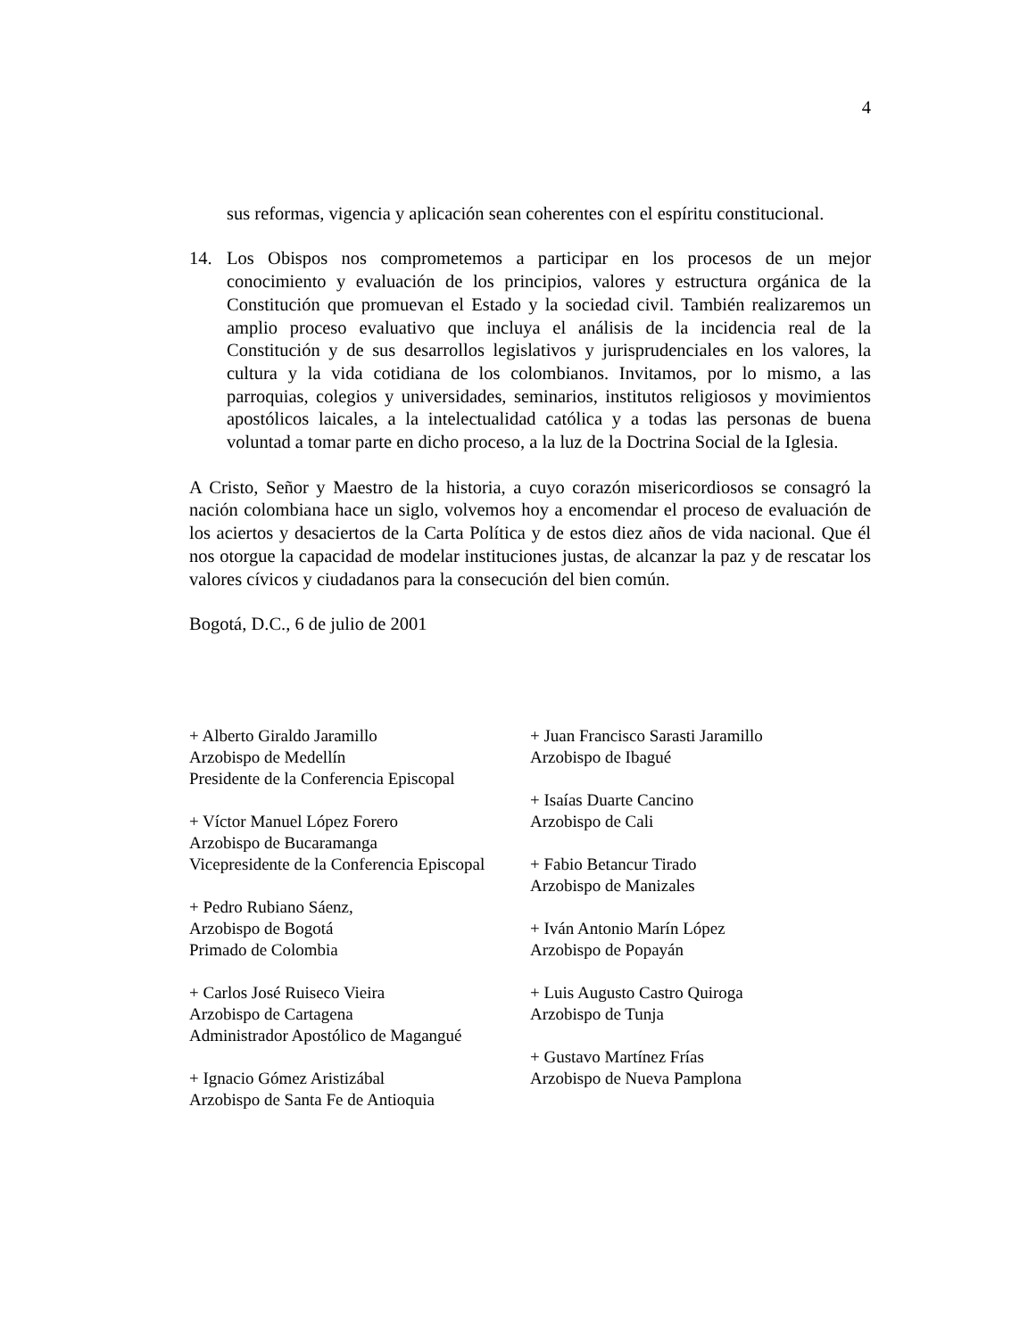4
sus reformas, vigencia y aplicación sean coherentes con el espíritu constitucional.
14. Los Obispos nos comprometemos a participar en los procesos de un mejor conocimiento y evaluación de los principios, valores y estructura orgánica de la Constitución que promuevan el Estado y la sociedad civil. También realizaremos un amplio proceso evaluativo que incluya el análisis de la incidencia real de la Constitución y de sus desarrollos legislativos y jurisprudenciales en los valores, la cultura y la vida cotidiana de los colombianos. Invitamos, por lo mismo, a las parroquias, colegios y universidades, seminarios, institutos religiosos y movimientos apostólicos laicales, a la intelectualidad católica y a todas las personas de buena voluntad a tomar parte en dicho proceso, a la luz de la Doctrina Social de la Iglesia.
A Cristo, Señor y Maestro de la historia, a cuyo corazón misericordiosos se consagró la nación colombiana hace un siglo, volvemos hoy a encomendar el proceso de evaluación de los aciertos y desaciertos de la Carta Política y de estos diez años de vida nacional. Que él nos otorgue la capacidad de modelar instituciones justas, de alcanzar la paz y de rescatar los valores cívicos y ciudadanos para la consecución del bien común.
Bogotá, D.C., 6 de julio de 2001
+ Alberto Giraldo Jaramillo
Arzobispo de Medellín
Presidente de la Conferencia Episcopal
+ Víctor Manuel López Forero
Arzobispo de Bucaramanga
Vicepresidente de la Conferencia Episcopal
+ Pedro Rubiano Sáenz,
Arzobispo de Bogotá
Primado de Colombia
+ Carlos José Ruiseco Vieira
Arzobispo de Cartagena
Administrador Apostólico de Magangué
+ Ignacio Gómez Aristizábal
Arzobispo de Santa Fe de Antioquia
+ Juan Francisco Sarasti Jaramillo
Arzobispo de Ibagué
+ Isaías Duarte Cancino
Arzobispo de Cali
+ Fabio Betancur Tirado
Arzobispo de Manizales
+ Iván Antonio Marín López
Arzobispo de Popayán
+ Luis Augusto Castro Quiroga
Arzobispo de Tunja
+ Gustavo Martínez Frías
Arzobispo de Nueva Pamplona